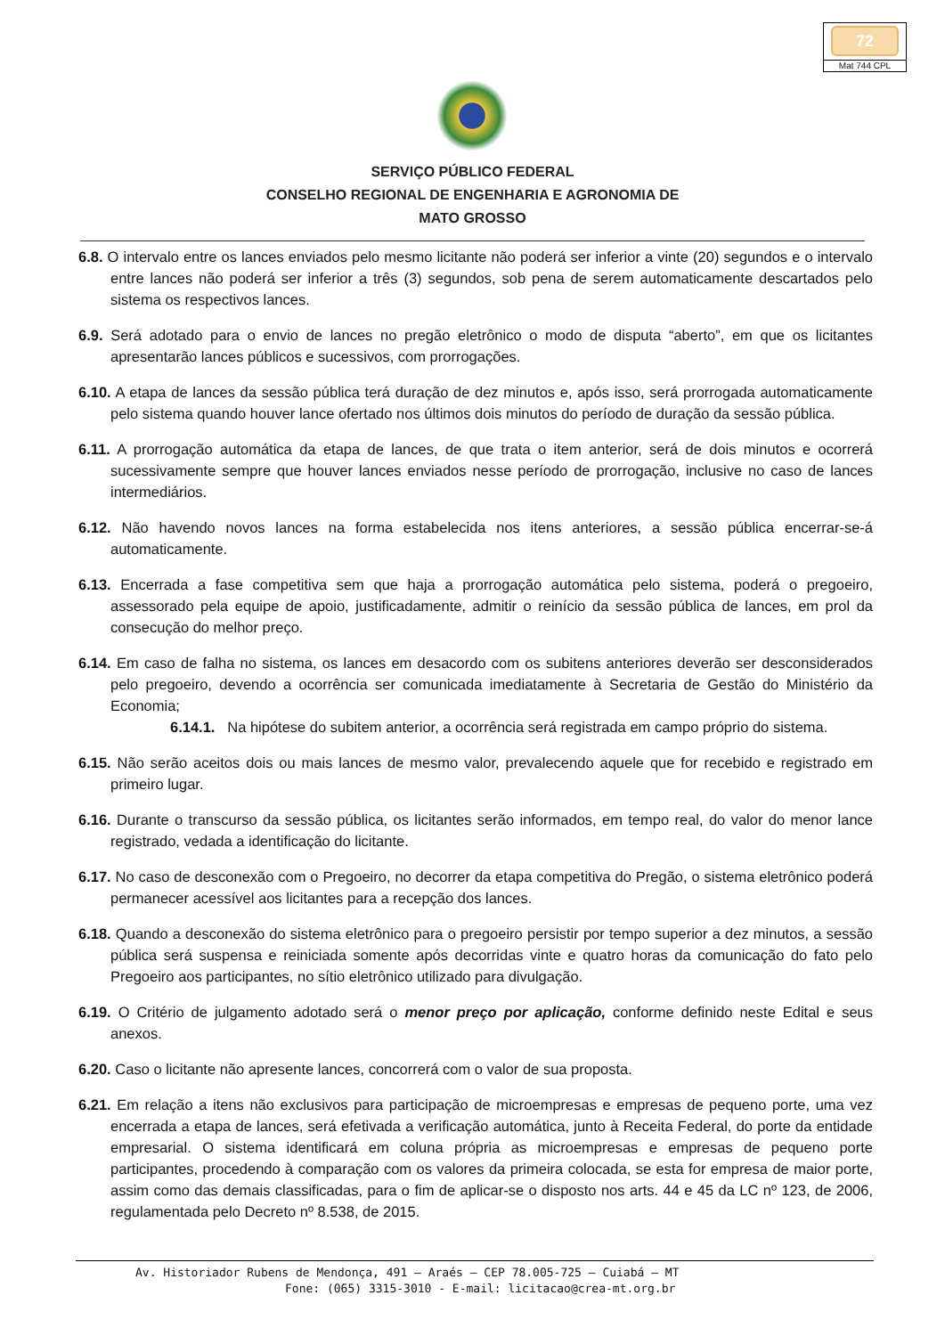72
Mat 744 CPL
SERVIÇO PÚBLICO FEDERAL
CONSELHO REGIONAL DE ENGENHARIA E AGRONOMIA DE
MATO GROSSO
6.8. O intervalo entre os lances enviados pelo mesmo licitante não poderá ser inferior a vinte (20) segundos e o intervalo entre lances não poderá ser inferior a três (3) segundos, sob pena de serem automaticamente descartados pelo sistema os respectivos lances.
6.9. Será adotado para o envio de lances no pregão eletrônico o modo de disputa “aberto”, em que os licitantes apresentarão lances públicos e sucessivos, com prorrogações.
6.10. A etapa de lances da sessão pública terá duração de dez minutos e, após isso, será prorrogada automaticamente pelo sistema quando houver lance ofertado nos últimos dois minutos do período de duração da sessão pública.
6.11. A prorrogação automática da etapa de lances, de que trata o item anterior, será de dois minutos e ocorrerá sucessivamente sempre que houver lances enviados nesse período de prorrogação, inclusive no caso de lances intermediários.
6.12. Não havendo novos lances na forma estabelecida nos itens anteriores, a sessão pública encerrar-se-á automaticamente.
6.13. Encerrada a fase competitiva sem que haja a prorrogação automática pelo sistema, poderá o pregoeiro, assessorado pela equipe de apoio, justificadamente, admitir o reinício da sessão pública de lances, em prol da consecução do melhor preço.
6.14. Em caso de falha no sistema, os lances em desacordo com os subitens anteriores deverão ser desconsiderados pelo pregoeiro, devendo a ocorrência ser comunicada imediatamente à Secretaria de Gestão do Ministério da Economia;
6.14.1. Na hipótese do subitem anterior, a ocorrência será registrada em campo próprio do sistema.
6.15. Não serão aceitos dois ou mais lances de mesmo valor, prevalecendo aquele que for recebido e registrado em primeiro lugar.
6.16. Durante o transcurso da sessão pública, os licitantes serão informados, em tempo real, do valor do menor lance registrado, vedada a identificação do licitante.
6.17. No caso de desconexão com o Pregoeiro, no decorrer da etapa competitiva do Pregão, o sistema eletrônico poderá permanecer acessível aos licitantes para a recepção dos lances.
6.18. Quando a desconexão do sistema eletrônico para o pregoeiro persistir por tempo superior a dez minutos, a sessão pública será suspensa e reiniciada somente após decorridas vinte e quatro horas da comunicação do fato pelo Pregoeiro aos participantes, no sítio eletrônico utilizado para divulgação.
6.19. O Critério de julgamento adotado será o menor preço por aplicação, conforme definido neste Edital e seus anexos.
6.20. Caso o licitante não apresente lances, concorrerá com o valor de sua proposta.
6.21. Em relação a itens não exclusivos para participação de microempresas e empresas de pequeno porte, uma vez encerrada a etapa de lances, será efetivada a verificação automática, junto à Receita Federal, do porte da entidade empresarial. O sistema identificará em coluna própria as microempresas e empresas de pequeno porte participantes, procedendo à comparação com os valores da primeira colocada, se esta for empresa de maior porte, assim como das demais classificadas, para o fim de aplicar-se o disposto nos arts. 44 e 45 da LC nº 123, de 2006, regulamentada pelo Decreto nº 8.538, de 2015.
Av. Historiador Rubens de Mendonça, 491 – Araés – CEP 78.005-725 – Cuiabá – MT
Fone: (065) 3315-3010 - E-mail: licitacao@crea-mt.org.br